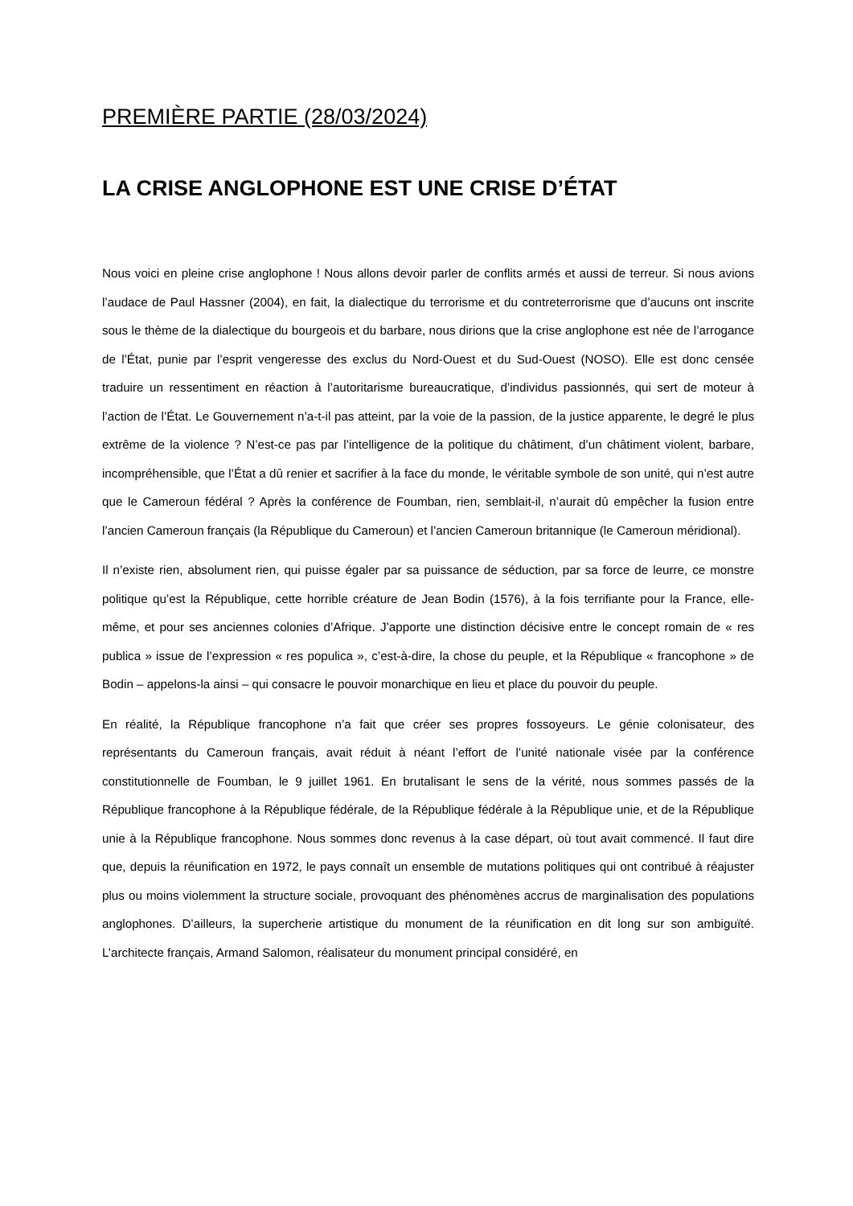PREMIÈRE PARTIE (28/03/2024)
LA CRISE ANGLOPHONE EST UNE CRISE D’ÉTAT
Nous voici en pleine crise anglophone ! Nous allons devoir parler de conflits armés et aussi de terreur. Si nous avions l’audace de Paul Hassner (2004), en fait, la dialectique du terrorisme et du contreterrorisme que d’aucuns ont inscrite sous le thème de la dialectique du bourgeois et du barbare, nous dirions que la crise anglophone est née de l’arrogance de l’État, punie par l’esprit vengeresse des exclus du Nord-Ouest et du Sud-Ouest (NOSO). Elle est donc censée traduire un ressentiment en réaction à l’autoritarisme bureaucratique, d’individus passionnés, qui sert de moteur à l’action de l’État. Le Gouvernement n’a-t-il pas atteint, par la voie de la passion, de la justice apparente, le degré le plus extrême de la violence ? N’est-ce pas par l’intelligence de la politique du châtiment, d’un châtiment violent, barbare, incompréhensible, que l’État a dû renier et sacrifier à la face du monde, le véritable symbole de son unité, qui n’est autre que le Cameroun fédéral ? Après la conférence de Foumban, rien, semblait-il, n’aurait dû empêcher la fusion entre l’ancien Cameroun français (la République du Cameroun) et l’ancien Cameroun britannique (le Cameroun méridional).
Il n’existe rien, absolument rien, qui puisse égaler par sa puissance de séduction, par sa force de leurre, ce monstre politique qu’est la République, cette horrible créature de Jean Bodin (1576), à la fois terrifiante pour la France, elle-même, et pour ses anciennes colonies d’Afrique. J’apporte une distinction décisive entre le concept romain de « res publica » issue de l’expression « res populica », c’est-à-dire, la chose du peuple, et la République « francophone » de Bodin – appelons-la ainsi – qui consacre le pouvoir monarchique en lieu et place du pouvoir du peuple.
En réalité, la République francophone n’a fait que créer ses propres fossoyeurs. Le génie colonisateur, des représentants du Cameroun français, avait réduit à néant l’effort de l’unité nationale visée par la conférence constitutionnelle de Foumban, le 9 juillet 1961. En brutalisant le sens de la vérité, nous sommes passés de la République francophone à la République fédérale, de la République fédérale à la République unie, et de la République unie à la République francophone. Nous sommes donc revenus à la case départ, où tout avait commencé. Il faut dire que, depuis la réunification en 1972, le pays connaît un ensemble de mutations politiques qui ont contribué à réajuster plus ou moins violemment la structure sociale, provoquant des phénomènes accrus de marginalisation des populations anglophones. D’ailleurs, la supercherie artistique du monument de la réunification en dit long sur son ambiguïté. L’architecte français, Armand Salomon, réalisateur du monument principal considéré, en